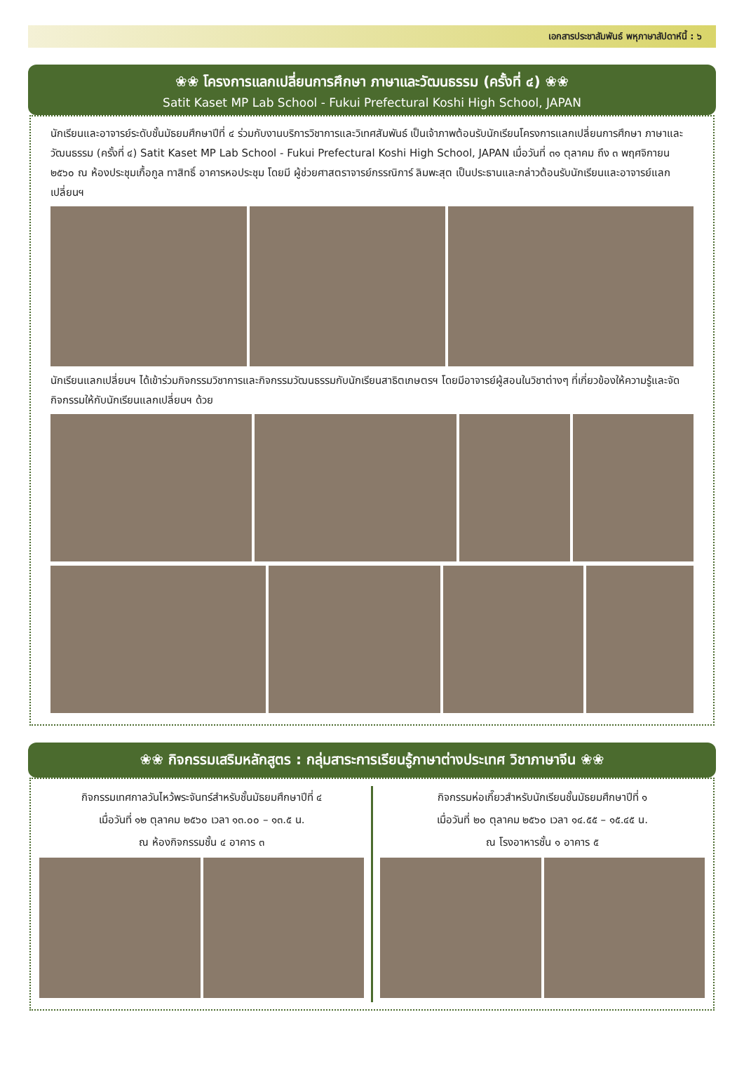เอกสารประชาสัมพันธ์ พหุภาษาสัปดาห์นี้ : ๖
❀❀ โครงการแลกเปลี่ยนการศึกษา ภาษาและวัฒนธรรม (ครั้งที่ ๔) ❀❀
Satit Kaset MP Lab School - Fukui Prefectural Koshi High School, JAPAN
นักเรียนและอาจารย์ระดับชั้นมัธยมศึกษาปีที่ ๔ ร่วมกับงานบริการวิชาการและวิเทศสัมพันธ์ เป็นเจ้าภาพต้อนรับนักเรียนโครงการแลกเปลี่ยนการศึกษา ภาษาและวัฒนธรรม (ครั้งที่ ๔) Satit Kaset MP Lab School - Fukui Prefectural Koshi High School, JAPAN เมื่อวันที่ ๓๑ ตุลาคม ถึง ๓ พฤศจิกายน ๒๕๖๐ ณ ห้องประชุมเกื้อกูล ทาสิทธิ์ อาคารหอประชุม โดยมี ผู้ช่วยศาสตราจารย์กรรณิการ์ ลิมพะสุต เป็นประธานและกล่าวต้อนรับนักเรียนและอาจารย์แลกเปลี่ยนฯ
นักเรียนแลกเปลี่ยนฯ ได้เข้าร่วมกิจกรรมวิชาการและกิจกรรมวัฒนธรรมกับนักเรียนสาธิตเกษตรฯ โดยมีอาจารย์ผู้สอนในวิชาต่างๆ ที่เกี่ยวข้องให้ความรู้และจัดกิจกรรมให้กับนักเรียนแลกเปลี่ยนฯ ด้วย
❀❀ กิจกรรมเสริมหลักสูตร : กลุ่มสาระการเรียนรู้ภาษาต่างประเทศ วิชาภาษาจีน ❀❀
กิจกรรมเทศกาลวันไหว้พระจันทร์สำหรับชั้นมัธยมศึกษาปีที่ ๔
เมื่อวันที่ ๑๒ ตุลาคม ๒๕๖๐ เวลา ๑๓.๐๐ – ๑๓.๕ น.
ณ ห้องกิจกรรมชั้น ๔ อาคาร ๓
กิจกรรมห่อเกี๊ยวสำหรับนักเรียนชั้นมัธยมศึกษาปีที่ ๑
เมื่อวันที่ ๒๐ ตุลาคม ๒๕๖๐ เวลา ๑๔.๕๕ – ๑๕.๔๕ น.
ณ โรงอาหารชั้น ๑ อาคาร ๕